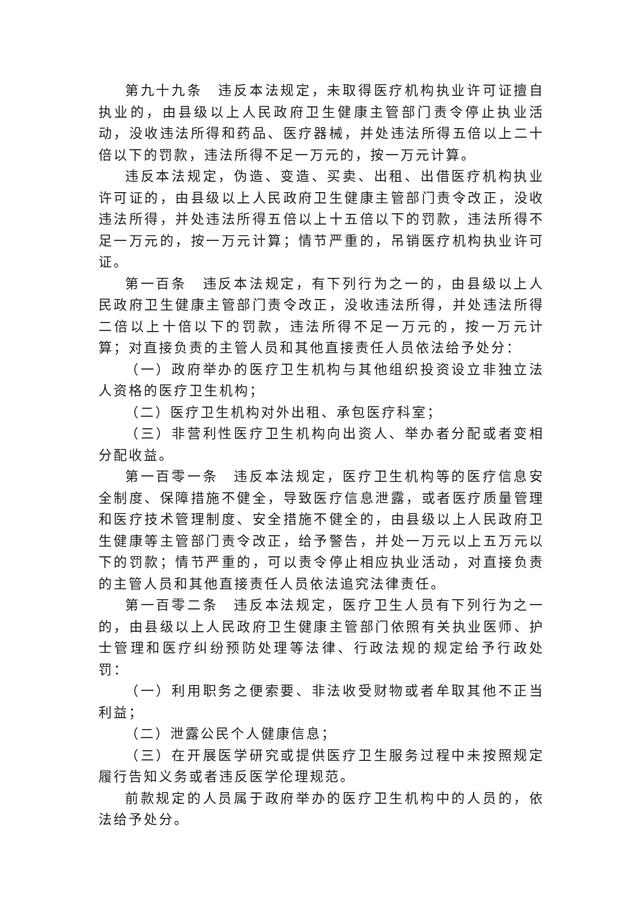第九十九条　违反本法规定，未取得医疗机构执业许可证擅自执业的，由县级以上人民政府卫生健康主管部门责令停止执业活动，没收违法所得和药品、医疗器械，并处违法所得五倍以上二十倍以下的罚款，违法所得不足一万元的，按一万元计算。
违反本法规定，伪造、变造、买卖、出租、出借医疗机构执业许可证的，由县级以上人民政府卫生健康主管部门责令改正，没收违法所得，并处违法所得五倍以上十五倍以下的罚款，违法所得不足一万元的，按一万元计算；情节严重的，吊销医疗机构执业许可证。
第一百条　违反本法规定，有下列行为之一的，由县级以上人民政府卫生健康主管部门责令改正，没收违法所得，并处违法所得二倍以上十倍以下的罚款，违法所得不足一万元的，按一万元计算；对直接负责的主管人员和其他直接责任人员依法给予处分：
（一）政府举办的医疗卫生机构与其他组织投资设立非独立法人资格的医疗卫生机构；
（二）医疗卫生机构对外出租、承包医疗科室；
（三）非营利性医疗卫生机构向出资人、举办者分配或者变相分配收益。
第一百零一条　违反本法规定，医疗卫生机构等的医疗信息安全制度、保障措施不健全，导致医疗信息泄露，或者医疗质量管理和医疗技术管理制度、安全措施不健全的，由县级以上人民政府卫生健康等主管部门责令改正，给予警告，并处一万元以上五万元以下的罚款；情节严重的，可以责令停止相应执业活动，对直接负责的主管人员和其他直接责任人员依法追究法律责任。
第一百零二条　违反本法规定，医疗卫生人员有下列行为之一的，由县级以上人民政府卫生健康主管部门依照有关执业医师、护士管理和医疗纠纷预防处理等法律、行政法规的规定给予行政处罚：
（一）利用职务之便索要、非法收受财物或者牟取其他不正当利益；
（二）泄露公民个人健康信息；
（三）在开展医学研究或提供医疗卫生服务过程中未按照规定履行告知义务或者违反医学伦理规范。
前款规定的人员属于政府举办的医疗卫生机构中的人员的，依法给予处分。